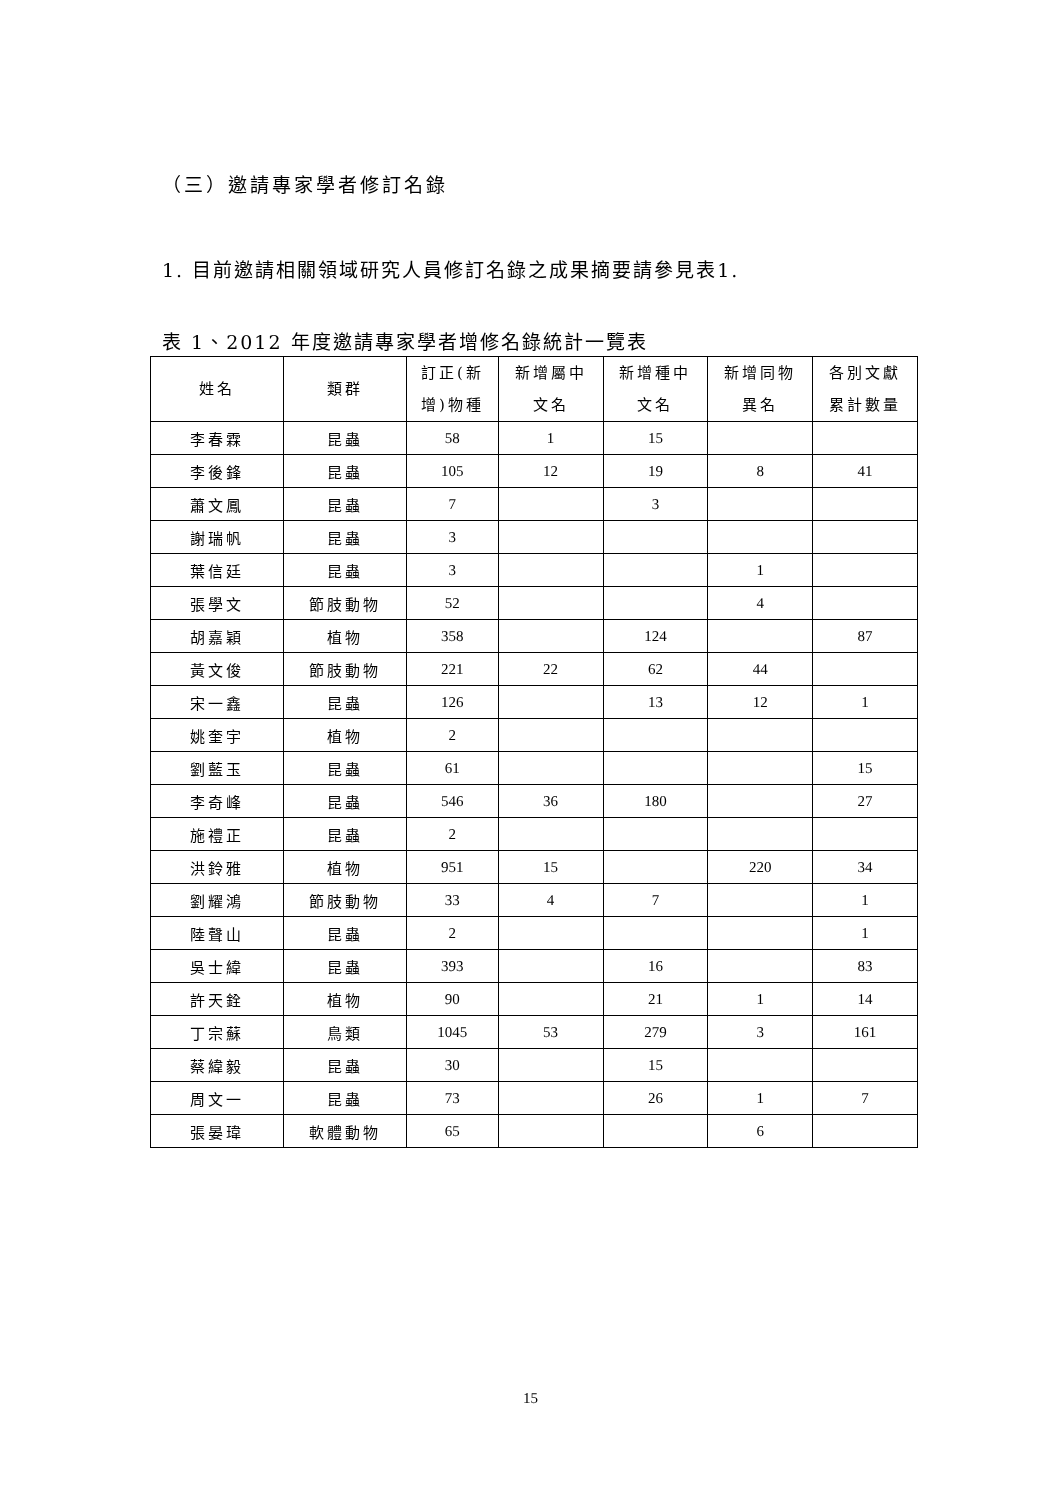（三）邀請專家學者修訂名錄
1. 目前邀請相關領域研究人員修訂名錄之成果摘要請參見表1.
表 1、2012 年度邀請專家學者增修名錄統計一覽表
| 姓名 | 類群 | 訂正(新 增)物種 | 新增屬中 文名 | 新增種中 文名 | 新增同物 異名 | 各別文獻 累計數量 |
| --- | --- | --- | --- | --- | --- | --- |
| 李春霖 | 昆蟲 | 58 | 1 | 15 | | |
| 李後鋒 | 昆蟲 | 105 | 12 | 19 | 8 | 41 |
| 蕭文鳳 | 昆蟲 | 7 | | 3 | | |
| 謝瑞帆 | 昆蟲 | 3 | | | | |
| 葉信廷 | 昆蟲 | 3 | | | 1 | |
| 張學文 | 節肢動物 | 52 | | | 4 | |
| 胡嘉穎 | 植物 | 358 | | 124 | | 87 |
| 黃文俊 | 節肢動物 | 221 | 22 | 62 | 44 | |
| 宋一鑫 | 昆蟲 | 126 | | 13 | 12 | 1 |
| 姚奎宇 | 植物 | 2 | | | | |
| 劉藍玉 | 昆蟲 | 61 | | | | 15 |
| 李奇峰 | 昆蟲 | 546 | 36 | 180 | | 27 |
| 施禮正 | 昆蟲 | 2 | | | | |
| 洪鈴雅 | 植物 | 951 | 15 | | 220 | 34 |
| 劉耀鴻 | 節肢動物 | 33 | 4 | 7 | | 1 |
| 陸聲山 | 昆蟲 | 2 | | | | 1 |
| 吳士緯 | 昆蟲 | 393 | | 16 | | 83 |
| 許天銓 | 植物 | 90 | | 21 | 1 | 14 |
| 丁宗蘇 | 鳥類 | 1045 | 53 | 279 | 3 | 161 |
| 蔡緯毅 | 昆蟲 | 30 | | 15 | | |
| 周文一 | 昆蟲 | 73 | | 26 | 1 | 7 |
| 張晏瑋 | 軟體動物 | 65 | | | 6 | |
15